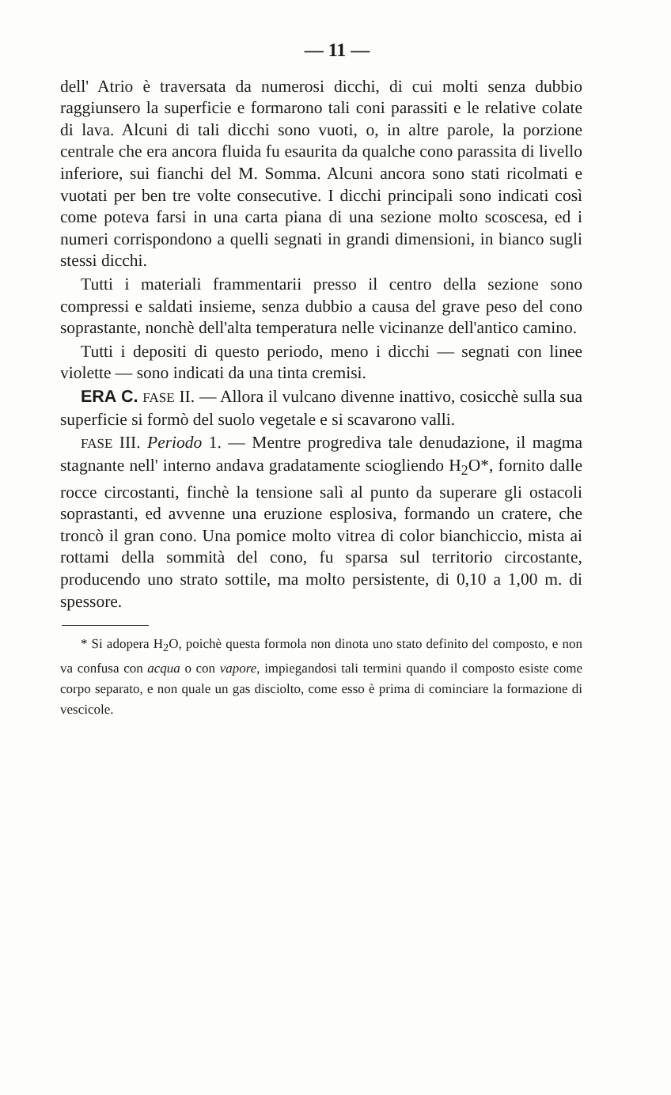— 11 —
dell' Atrio è traversata da numerosi dicchi, di cui molti senza dubbio raggiunsero la superficie e formarono tali coni parassiti e le relative colate di lava. Alcuni di tali dicchi sono vuoti, o, in altre parole, la porzione centrale che era ancora fluida fu esaurita da qualche cono parassita di livello inferiore, sui fianchi del M. Somma. Alcuni ancora sono stati ricolmati e vuotati per ben tre volte consecutive. I dicchi principali sono indicati così come poteva farsi in una carta piana di una sezione molto scoscesa, ed i numeri corrispondono a quelli segnati in grandi dimensioni, in bianco sugli stessi dicchi.
Tutti i materiali frammentarii presso il centro della sezione sono compressi e saldati insieme, senza dubbio a causa del grave peso del cono soprastante, nonchè dell'alta temperatura nelle vicinanze dell'antico camino.
Tutti i depositi di questo periodo, meno i dicchi — segnati con linee violette — sono indicati da una tinta cremisi.
ERA C. FASE II. — Allora il vulcano divenne inattivo, cosicchè sulla sua superficie si formò del suolo vegetale e si scavarono valli.
FASE III. Periodo 1. — Mentre progrediva tale denudazione, il magma stagnante nell' interno andava gradatamente sciogliendo H<sub>2</sub>O*, fornito dalle rocce circostanti, finchè la tensione salì al punto da superare gli ostacoli soprastanti, ed avvenne una eruzione esplosiva, formando un cratere, che troncò il gran cono. Una pomice molto vitrea di color bianchiccio, mista ai rottami della sommità del cono, fu sparsa sul territorio circostante, producendo uno strato sottile, ma molto persistente, di 0,10 a 1,00 m. di spessore.
* Si adopera H<sub>2</sub>O, poichè questa formola non dinota uno stato definito del composto, e non va confusa con acqua o con vapore, impiegandosi tali termini quando il composto esiste come corpo separato, e non quale un gas disciolto, come esso è prima di cominciare la formazione di vescicole.